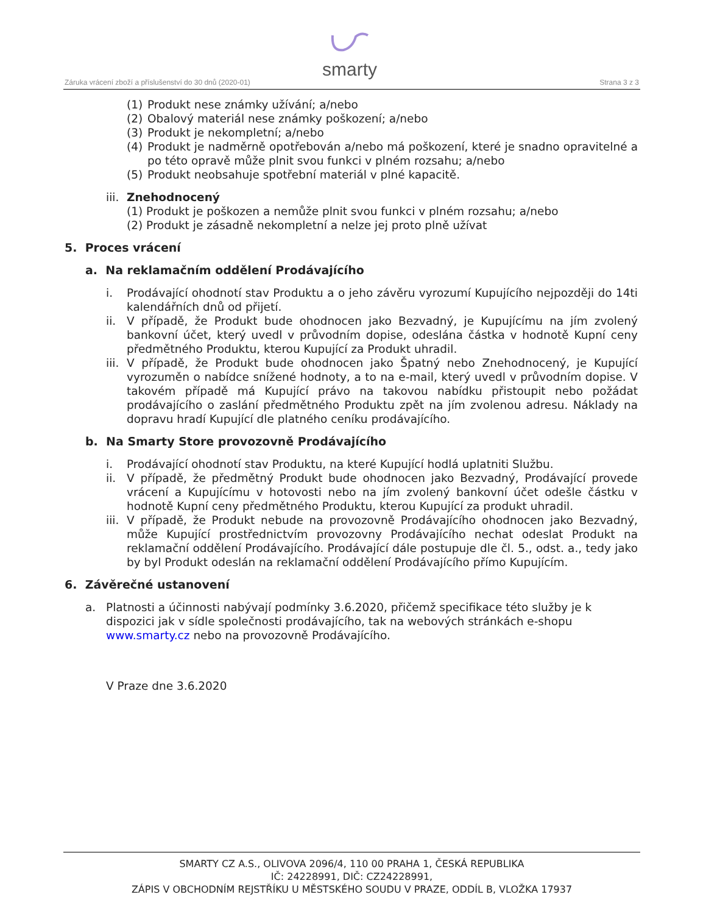smarty
Záruka vrácení zboží a příslušenství do 30 dnů (2020-01)
Strana 3 z 3
(1) Produkt nese známky užívání; a/nebo
(2) Obalový materiál nese známky poškození; a/nebo
(3) Produkt je nekompletní; a/nebo
(4) Produkt je nadměrně opotřebován a/nebo má poškození, které je snadno opravitelné a po této opravě může plnit svou funkci v plném rozsahu; a/nebo
(5) Produkt neobsahuje spotřební materiál v plné kapacitě.
iii. Znehodnocený
(1) Produkt je poškozen a nemůže plnit svou funkci v plném rozsahu; a/nebo
(2) Produkt je zásadně nekompletní a nelze jej proto plně užívat
5. Proces vrácení
a. Na reklamačním oddělení Prodávajícího
i. Prodávající ohodnotí stav Produktu a o jeho závěru vyrozumí Kupujícího nejpozději do 14ti kalendářních dnů od přijetí.
ii. V případě, že Produkt bude ohodnocen jako Bezvadný, je Kupujícímu na jím zvolený bankovní účet, který uvedl v průvodním dopise, odeslána částka v hodnotě Kupní ceny předmětného Produktu, kterou Kupující za Produkt uhradil.
iii. V případě, že Produkt bude ohodnocen jako Špatný nebo Znehodnocený, je Kupující vyrozuměn o nabídce snížené hodnoty, a to na e-mail, který uvedl v průvodním dopise. V takovém případě má Kupující právo na takovou nabídku přistoupit nebo požádat prodávajícího o zaslání předmětného Produktu zpět na jím zvolenou adresu. Náklady na dopravu hradí Kupující dle platného ceníku prodávajícího.
b. Na Smarty Store provozovně Prodávajícího
i. Prodávající ohodnotí stav Produktu, na které Kupující hodlá uplatniti Službu.
ii. V případě, že předmětný Produkt bude ohodnocen jako Bezvadný, Prodávající provede vrácení a Kupujícímu v hotovosti nebo na jím zvolený bankovní účet odešle částku v hodnotě Kupní ceny předmětného Produktu, kterou Kupující za produkt uhradil.
iii. V případě, že Produkt nebude na provozovně Prodávajícího ohodnocen jako Bezvadný, může Kupující prostřednictvím provozovny Prodávajícího nechat odeslat Produkt na reklamační oddělení Prodávajícího. Prodávající dále postupuje dle čl. 5., odst. a., tedy jako by byl Produkt odeslán na reklamační oddělení Prodávajícího přímo Kupujícím.
6. Závěrečné ustanovení
a. Platnosti a účinnosti nabývají podmínky 3.6.2020, přičemž specifikace této služby je k dispozici jak v sídle společnosti prodávajícího, tak na webových stránkách e-shopu www.smarty.cz nebo na provozovně Prodávajícího.
V Praze dne 3.6.2020
SMARTY CZ A.S., OLIVOVA 2096/4, 110 00 PRAHA 1, ČESKÁ REPUBLIKA
IČ: 24228991, DIČ: CZ24228991,
ZÁPIS V OBCHODNÍM REJSTŘÍKU U MĚSTSKÉHO SOUDU V PRAZE, ODDÍL B, VLOŽKA 17937